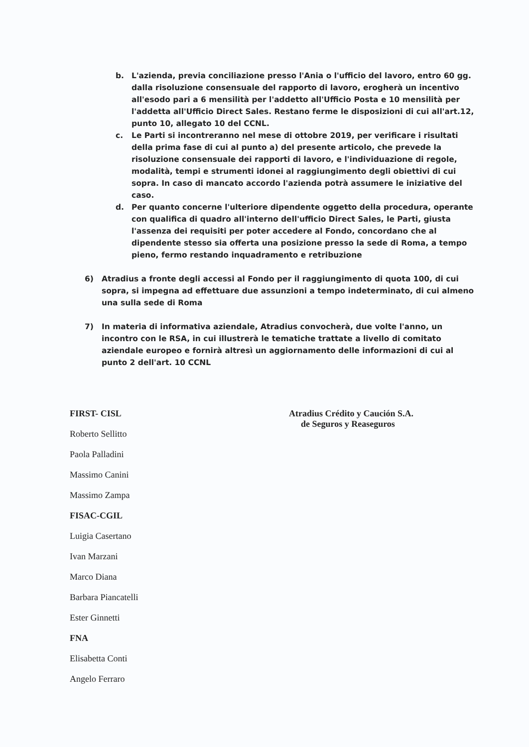b. L'azienda, previa conciliazione presso l'Ania o l'ufficio del lavoro, entro 60 gg. dalla risoluzione consensuale del rapporto di lavoro, erogherà un incentivo all'esodo pari a 6 mensilità per l'addetto all'Ufficio Posta e 10 mensilità per l'addetta all'Ufficio Direct Sales. Restano ferme le disposizioni di cui all'art.12, punto 10, allegato 10 del CCNL.
c. Le Parti si incontreranno nel mese di ottobre 2019, per verificare i risultati della prima fase di cui al punto a) del presente articolo, che prevede la risoluzione consensuale dei rapporti di lavoro, e l'individuazione di regole, modalità, tempi e strumenti idonei al raggiungimento degli obiettivi di cui sopra. In caso di mancato accordo l'azienda potrà assumere le iniziative del caso.
d. Per quanto concerne l'ulteriore dipendente oggetto della procedura, operante con qualifica di quadro all'interno dell'ufficio Direct Sales, le Parti, giusta l'assenza dei requisiti per poter accedere al Fondo, concordano che al dipendente stesso sia offerta una posizione presso la sede di Roma, a tempo pieno, fermo restando inquadramento e retribuzione
6) Atradius a fronte degli accessi al Fondo per il raggiungimento di quota 100, di cui sopra, si impegna ad effettuare due assunzioni a tempo indeterminato, di cui almeno una sulla sede di Roma
7) In materia di informativa aziendale, Atradius convocherà, due volte l'anno, un incontro con le RSA, in cui illustrerà le tematiche trattate a livello di comitato aziendale europeo e fornirà altresì un aggiornamento delle informazioni di cui al punto 2 dell'art. 10 CCNL
FIRST- CISL
Roberto Sellitto
Paola Palladini
Massimo Canini
Massimo Zampa
FISAC-CGIL
Luigia Casertano
Ivan Marzani
Marco Diana
Barbara Piancatelli
Ester Ginnetti
FNA
Elisabetta Conti
Angelo Ferraro
Atradius Crédito y Caución S.A.
de Seguros y Reaseguros